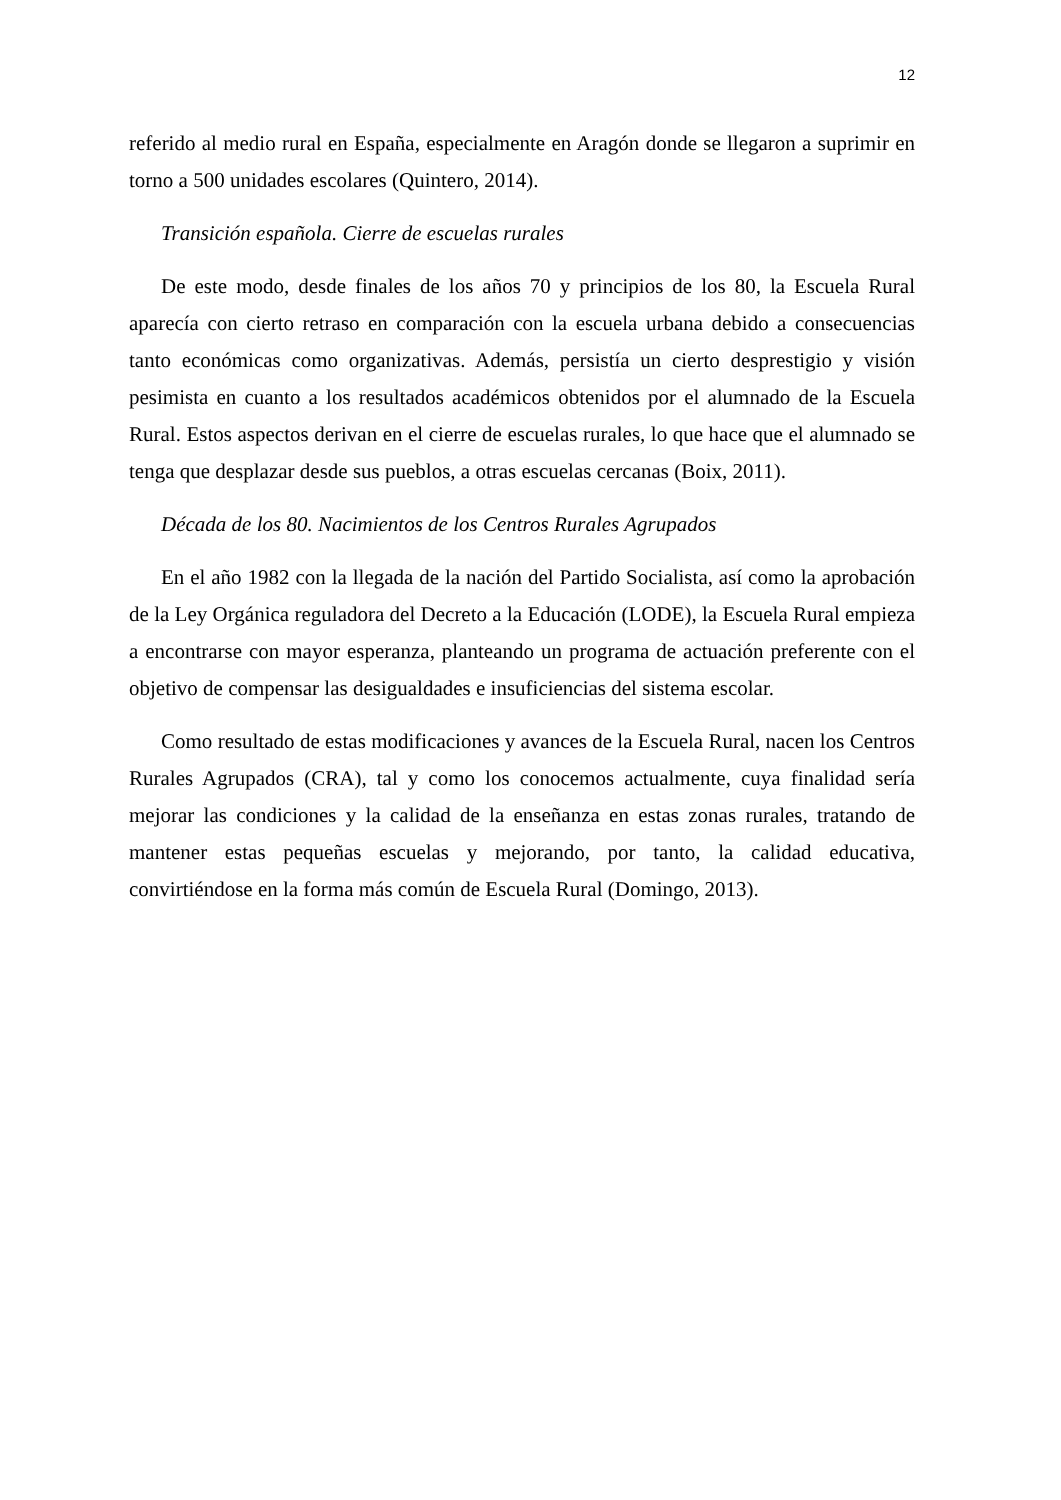12
referido al medio rural en España, especialmente en Aragón donde se llegaron a suprimir en torno a 500 unidades escolares (Quintero, 2014).
Transición española. Cierre de escuelas rurales
De este modo, desde finales de los años 70 y principios de los 80, la Escuela Rural aparecía con cierto retraso en comparación con la escuela urbana debido a consecuencias tanto económicas como organizativas. Además, persistía un cierto desprestigio y visión pesimista en cuanto a los resultados académicos obtenidos por el alumnado de la Escuela Rural. Estos aspectos derivan en el cierre de escuelas rurales, lo que hace que el alumnado se tenga que desplazar desde sus pueblos, a otras escuelas cercanas (Boix, 2011).
Década de los 80. Nacimientos de los Centros Rurales Agrupados
En el año 1982 con la llegada de la nación del Partido Socialista, así como la aprobación de la Ley Orgánica reguladora del Decreto a la Educación (LODE), la Escuela Rural empieza a encontrarse con mayor esperanza, planteando un programa de actuación preferente con el objetivo de compensar las desigualdades e insuficiencias del sistema escolar.
Como resultado de estas modificaciones y avances de la Escuela Rural, nacen los Centros Rurales Agrupados (CRA), tal y como los conocemos actualmente, cuya finalidad sería mejorar las condiciones y la calidad de la enseñanza en estas zonas rurales, tratando de mantener estas pequeñas escuelas y mejorando, por tanto, la calidad educativa, convirtiéndose en la forma más común de Escuela Rural (Domingo, 2013).